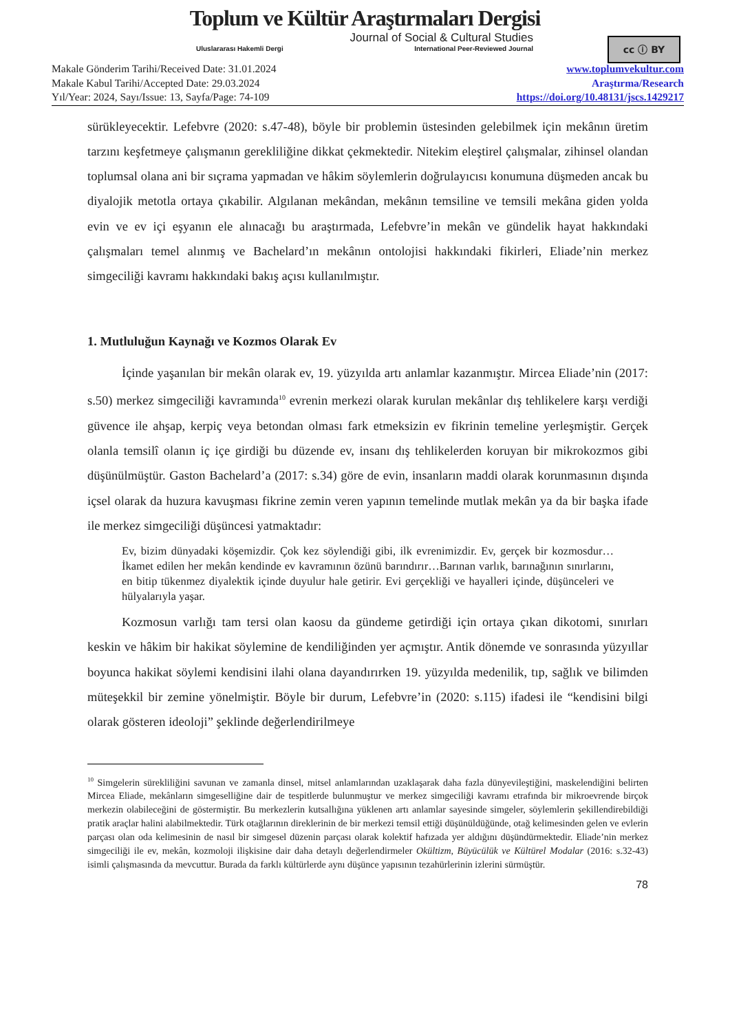Toplum ve Kültür Araştırmaları Dergisi
Journal of Social & Cultural Studies
Uluslararası Hakemli Dergi International Peer-Reviewed Journal
cc ⓘ BY
Makale Gönderim Tarihi/Received Date: 31.01.2024
Makale Kabul Tarihi/Accepted Date: 29.03.2024
Yıl/Year: 2024, Sayı/Issue: 13, Sayfa/Page: 74-109
www.toplumvekultur.com
Araştırma/Research
https://doi.org/10.48131/jscs.1429217
sürükleyecektir. Lefebvre (2020: s.47-48), böyle bir problemin üstesinden gelebilmek için mekânın üretim tarzını keşfetmeye çalışmanın gerekliliğine dikkat çekmektedir. Nitekim eleştirel çalışmalar, zihinsel olandan toplumsal olana ani bir sıçrama yapmadan ve hâkim söylemlerin doğrulayıcısı konumuna düşmeden ancak bu diyalojik metotla ortaya çıkabilir. Algılanan mekândan, mekânın temsiline ve temsili mekâna giden yolda evin ve ev içi eşyanın ele alınacağı bu araştırmada, Lefebvre’in mekân ve gündelik hayat hakkındaki çalışmaları temel alınmış ve Bachelard’ın mekânın ontolojisi hakkındaki fikirleri, Eliade’nin merkez simgeciliği kavramı hakkındaki bakış açısı kullanılmıştır.
1. Mutluluğun Kaynağı ve Kozmos Olarak Ev
İçinde yaşanılan bir mekân olarak ev, 19. yüzyılda artı anlamlar kazanmıştır. Mircea Eliade’nin (2017: s.50) merkez simgeciliği kavramında<sup>10</sup> evrenin merkezi olarak kurulan mekânlar dış tehlikelere karşı verdiği güvence ile ahşap, kerpiç veya betondan olması fark etmeksizin ev fikrinin temeline yerleşmiştir. Gerçek olanla temsilî olanın iç içe girdiği bu düzende ev, insanı dış tehlikelerden koruyan bir mikrokozmos gibi düşünülmüştür. Gaston Bachelard’a (2017: s.34) göre de evin, insanların maddi olarak korunmasının dışında içsel olarak da huzura kavuşması fikrine zemin veren yapının temelinde mutlak mekân ya da bir başka ifade ile merkez simgeciliği düşüncesi yatmaktadır:
Ev, bizim dünyadaki köşemizdir. Çok kez söylendiği gibi, ilk evrenimizdir. Ev, gerçek bir kozmosdur… İkamet edilen her mekân kendinde ev kavramının özünü barındırır…Barınan varlık, barınağının sınırlarını, en bitip tükenmez diyalektik içinde duyulur hale getirir. Evi gerçekliği ve hayalleri içinde, düşünceleri ve hülyalarıyla yaşar.
Kozmosun varlığı tam tersi olan kaosu da gündeme getirdiği için ortaya çıkan dikotomi, sınırları keskin ve hâkim bir hakikat söylemine de kendiliğinden yer açmıştır. Antik dönemde ve sonrasında yüzyıllar boyunca hakikat söylemi kendisini ilahi olana dayandırırken 19. yüzyılda medenilik, tıp, sağlık ve bilimden müteşekkil bir zemine yönelmiştir. Böyle bir durum, Lefebvre’in (2020: s.115) ifadesi ile “kendisini bilgi olarak gösteren ideoloji” şeklinde değerlendirilmeye
<sup>10</sup> Simgelerin sürekliliğini savunan ve zamanla dinsel, mitsel anlamlarından uzaklaşarak daha fazla dünyevileştiğini, maskelendiğini belirten Mircea Eliade, mekânların simgeselliğine dair de tespitlerde bulunmuştur ve merkez simgeciliği kavramı etrafında bir mikroevrende birçok merkezin olabileceğini de göstermiştir. Bu merkezlerin kutsallığına yüklenen artı anlamlar sayesinde simgeler, söylemlerin şekillendirebildiği pratik araçlar halini alabilmektedir. Türk otağlarının direklerinin de bir merkezi temsil ettiği düşünüldüğünde, otağ kelimesinden gelen ve evlerin parçası olan oda kelimesinin de nasıl bir simgesel düzenin parçası olarak kolektif hafızada yer aldığını düşündürmektedir. Eliade’nin merkez simgeciliği ile ev, mekân, kozmoloji ilişkisine dair daha detaylı değerlendirmeler Okültizm, Büyücülük ve Kültürel Modalar (2016: s.32-43) isimli çalışmasında da mevcuttur. Burada da farklı kültürlerde aynı düşünce yapısının tezahürlerinin izlerini sürmüştür.
78